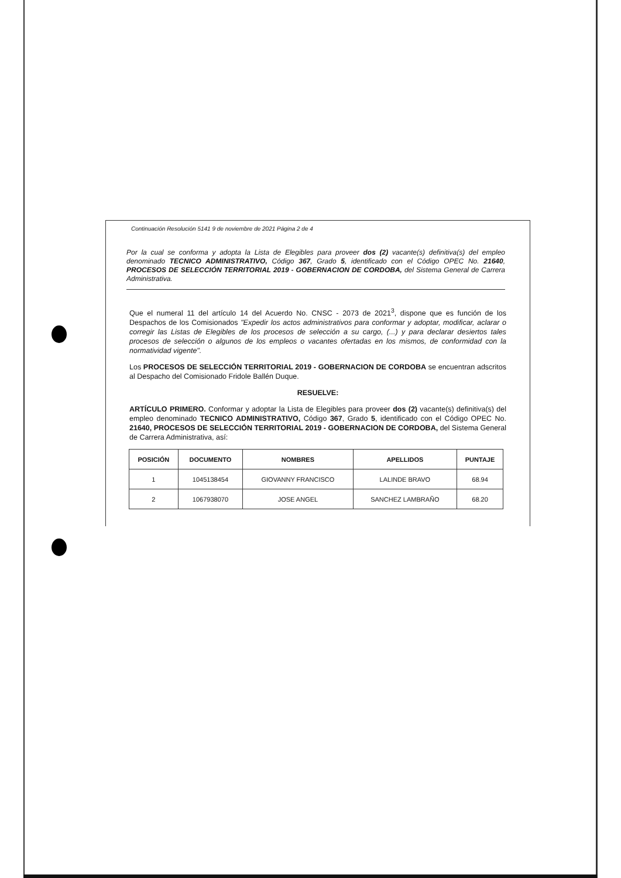Continuación Resolución 5141 9 de noviembre de 2021 Página 2 de 4
Por la cual se conforma y adopta la Lista de Elegibles para proveer dos (2) vacante(s) definitiva(s) del empleo denominado TECNICO ADMINISTRATIVO, Código 367, Grado 5, identificado con el Código OPEC No. 21640, PROCESOS DE SELECCIÓN TERRITORIAL 2019 - GOBERNACION DE CORDOBA, del Sistema General de Carrera Administrativa.
Que el numeral 11 del artículo 14 del Acuerdo No. CNSC - 2073 de 2021<sup>3</sup>, dispone que es función de los Despachos de los Comisionados "Expedir los actos administrativos para conformar y adoptar, modificar, aclarar o corregir las Listas de Elegibles de los procesos de selección a su cargo, (...) y para declarar desiertos tales procesos de selección o algunos de los empleos o vacantes ofertadas en los mismos, de conformidad con la normatividad vigente".
Los PROCESOS DE SELECCIÓN TERRITORIAL 2019 - GOBERNACION DE CORDOBA se encuentran adscritos al Despacho del Comisionado Fridole Ballén Duque.
RESUELVE:
ARTÍCULO PRIMERO. Conformar y adoptar la Lista de Elegibles para proveer dos (2) vacante(s) definitiva(s) del empleo denominado TECNICO ADMINISTRATIVO, Código 367, Grado 5, identificado con el Código OPEC No. 21640, PROCESOS DE SELECCIÓN TERRITORIAL 2019 - GOBERNACION DE CORDOBA, del Sistema General de Carrera Administrativa, así:
| POSICIÓN | DOCUMENTO | NOMBRES | APELLIDOS | PUNTAJE |
| --- | --- | --- | --- | --- |
| 1 | 1045138454 | GIOVANNY FRANCISCO | LALINDE BRAVO | 68.94 |
| 2 | 1067938070 | JOSE ANGEL | SANCHEZ LAMBRAÑO | 68.20 |